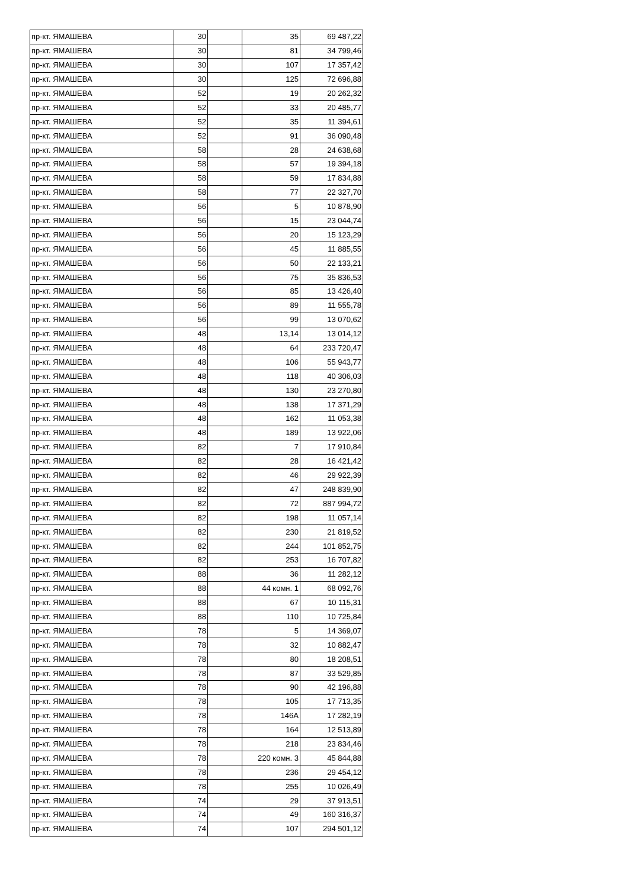| пр-кт. ЯМАШЕВА | 30 | | 35 | 69 487,22 |
| пр-кт. ЯМАШЕВА | 30 | | 81 | 34 799,46 |
| пр-кт. ЯМАШЕВА | 30 | | 107 | 17 357,42 |
| пр-кт. ЯМАШЕВА | 30 | | 125 | 72 696,88 |
| пр-кт. ЯМАШЕВА | 52 | | 19 | 20 262,32 |
| пр-кт. ЯМАШЕВА | 52 | | 33 | 20 485,77 |
| пр-кт. ЯМАШЕВА | 52 | | 35 | 11 394,61 |
| пр-кт. ЯМАШЕВА | 52 | | 91 | 36 090,48 |
| пр-кт. ЯМАШЕВА | 58 | | 28 | 24 638,68 |
| пр-кт. ЯМАШЕВА | 58 | | 57 | 19 394,18 |
| пр-кт. ЯМАШЕВА | 58 | | 59 | 17 834,88 |
| пр-кт. ЯМАШЕВА | 58 | | 77 | 22 327,70 |
| пр-кт. ЯМАШЕВА | 56 | | 5 | 10 878,90 |
| пр-кт. ЯМАШЕВА | 56 | | 15 | 23 044,74 |
| пр-кт. ЯМАШЕВА | 56 | | 20 | 15 123,29 |
| пр-кт. ЯМАШЕВА | 56 | | 45 | 11 885,55 |
| пр-кт. ЯМАШЕВА | 56 | | 50 | 22 133,21 |
| пр-кт. ЯМАШЕВА | 56 | | 75 | 35 836,53 |
| пр-кт. ЯМАШЕВА | 56 | | 85 | 13 426,40 |
| пр-кт. ЯМАШЕВА | 56 | | 89 | 11 555,78 |
| пр-кт. ЯМАШЕВА | 56 | | 99 | 13 070,62 |
| пр-кт. ЯМАШЕВА | 48 | | 13,14 | 13 014,12 |
| пр-кт. ЯМАШЕВА | 48 | | 64 | 233 720,47 |
| пр-кт. ЯМАШЕВА | 48 | | 106 | 55 943,77 |
| пр-кт. ЯМАШЕВА | 48 | | 118 | 40 306,03 |
| пр-кт. ЯМАШЕВА | 48 | | 130 | 23 270,80 |
| пр-кт. ЯМАШЕВА | 48 | | 138 | 17 371,29 |
| пр-кт. ЯМАШЕВА | 48 | | 162 | 11 053,38 |
| пр-кт. ЯМАШЕВА | 48 | | 189 | 13 922,06 |
| пр-кт. ЯМАШЕВА | 82 | | 7 | 17 910,84 |
| пр-кт. ЯМАШЕВА | 82 | | 28 | 16 421,42 |
| пр-кт. ЯМАШЕВА | 82 | | 46 | 29 922,39 |
| пр-кт. ЯМАШЕВА | 82 | | 47 | 248 839,90 |
| пр-кт. ЯМАШЕВА | 82 | | 72 | 887 994,72 |
| пр-кт. ЯМАШЕВА | 82 | | 198 | 11 057,14 |
| пр-кт. ЯМАШЕВА | 82 | | 230 | 21 819,52 |
| пр-кт. ЯМАШЕВА | 82 | | 244 | 101 852,75 |
| пр-кт. ЯМАШЕВА | 82 | | 253 | 16 707,82 |
| пр-кт. ЯМАШЕВА | 88 | | 36 | 11 282,12 |
| пр-кт. ЯМАШЕВА | 88 | | 44 комн. 1 | 68 092,76 |
| пр-кт. ЯМАШЕВА | 88 | | 67 | 10 115,31 |
| пр-кт. ЯМАШЕВА | 88 | | 110 | 10 725,84 |
| пр-кт. ЯМАШЕВА | 78 | | 5 | 14 369,07 |
| пр-кт. ЯМАШЕВА | 78 | | 32 | 10 882,47 |
| пр-кт. ЯМАШЕВА | 78 | | 80 | 18 208,51 |
| пр-кт. ЯМАШЕВА | 78 | | 87 | 33 529,85 |
| пр-кт. ЯМАШЕВА | 78 | | 90 | 42 196,88 |
| пр-кт. ЯМАШЕВА | 78 | | 105 | 17 713,35 |
| пр-кт. ЯМАШЕВА | 78 | | 146А | 17 282,19 |
| пр-кт. ЯМАШЕВА | 78 | | 164 | 12 513,89 |
| пр-кт. ЯМАШЕВА | 78 | | 218 | 23 834,46 |
| пр-кт. ЯМАШЕВА | 78 | | 220 комн. 3 | 45 844,88 |
| пр-кт. ЯМАШЕВА | 78 | | 236 | 29 454,12 |
| пр-кт. ЯМАШЕВА | 78 | | 255 | 10 026,49 |
| пр-кт. ЯМАШЕВА | 74 | | 29 | 37 913,51 |
| пр-кт. ЯМАШЕВА | 74 | | 49 | 160 316,37 |
| пр-кт. ЯМАШЕВА | 74 | | 107 | 294 501,12 |